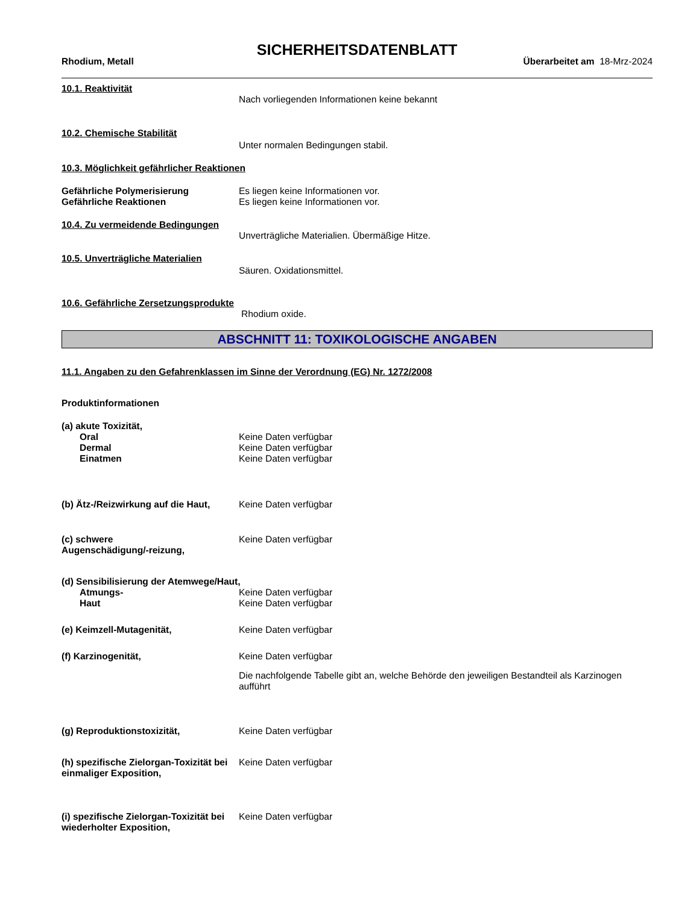SICHERHEITSDATENBLATT
Rhodium, Metall Überarbeitet am 18-Mrz-2024
10.1. Reaktivität
Nach vorliegenden Informationen keine bekannt
10.2. Chemische Stabilität
Unter normalen Bedingungen stabil.
10.3. Möglichkeit gefährlicher Reaktionen
Gefährliche Polymerisierung Es liegen keine Informationen vor.
Gefährliche Reaktionen Es liegen keine Informationen vor.
10.4. Zu vermeidende Bedingungen
Unverträgliche Materialien. Übermäßige Hitze.
10.5. Unverträgliche Materialien
Säuren. Oxidationsmittel.
10.6. Gefährliche Zersetzungsprodukte
Rhodium oxide.
ABSCHNITT 11: TOXIKOLOGISCHE ANGABEN
11.1. Angaben zu den Gefahrenklassen im Sinne der Verordnung (EG) Nr. 1272/2008
Produktinformationen
(a) akute Toxizität,
Oral Keine Daten verfügbar
Dermal Keine Daten verfügbar
Einatmen Keine Daten verfügbar
(b) Ätz-/Reizwirkung auf die Haut,
Keine Daten verfügbar
(c) schwere
Augenschädigung/-reizung,
Keine Daten verfügbar
(d) Sensibilisierung der Atemwege/Haut,
Atmungs- Keine Daten verfügbar
Haut Keine Daten verfügbar
(e) Keimzell-Mutagenität, Keine Daten verfügbar
(f) Karzinogenität, Keine Daten verfügbar
Die nachfolgende Tabelle gibt an, welche Behörde den jeweiligen Bestandteil als Karzinogen aufführt
(g) Reproduktionstoxizität, Keine Daten verfügbar
(h) spezifische Zielorgan-Toxizität bei einmaliger Exposition,
Keine Daten verfügbar
(i) spezifische Zielorgan-Toxizität bei wiederholter Exposition,
Keine Daten verfügbar